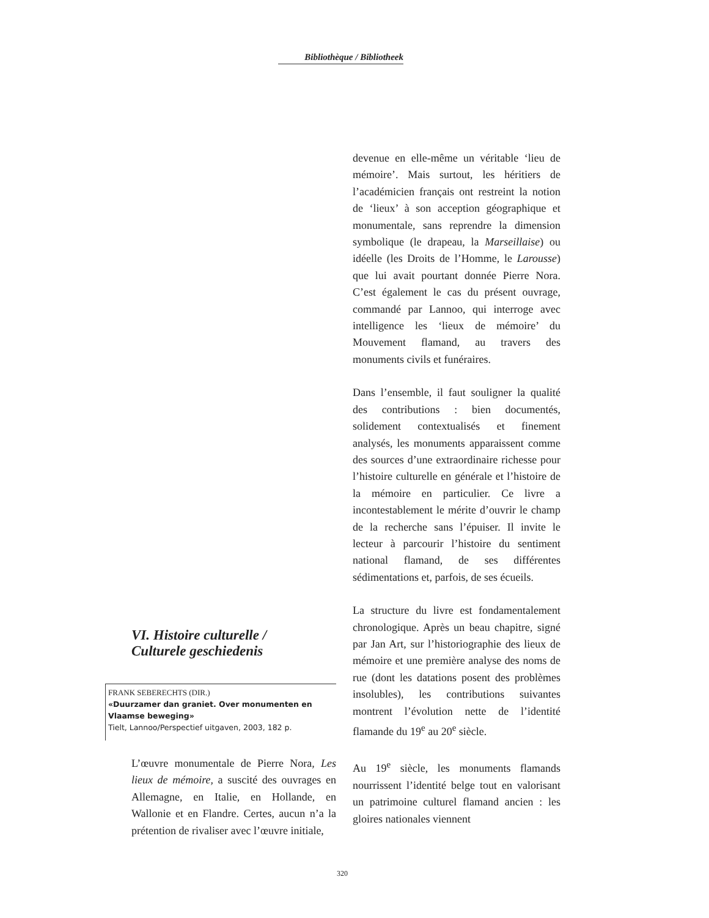Bibliothèque / Bibliotheek
VI. Histoire culturelle /
Culturele geschiedenis
FRANK SEBERECHTS (DIR.)
«Duurzamer dan graniet. Over monumenten en Vlaamse beweging»
Tielt, Lannoo/Perspectief uitgaven, 2003, 182 p.
L’œuvre monumentale de Pierre Nora, Les lieux de mémoire, a suscité des ouvrages en Allemagne, en Italie, en Hollande, en Wallonie et en Flandre. Certes, aucun n’a la prétention de rivaliser avec l’œuvre initiale,
devenue en elle-même un véritable ‘lieu de mémoire’. Mais surtout, les héritiers de l’académicien français ont restreint la notion de ‘lieux’ à son acception géographique et monumentale, sans reprendre la dimension symbolique (le drapeau, la Marseillaise) ou idéelle (les Droits de l’Homme, le Larousse) que lui avait pourtant donnée Pierre Nora. C’est également le cas du présent ouvrage, commandé par Lannoo, qui interroge avec intelligence les ‘lieux de mémoire’ du Mouvement flamand, au travers des monuments civils et funéraires.
Dans l’ensemble, il faut souligner la qualité des contributions : bien documentés, solidement contextualisés et finement analysés, les monuments apparaissent comme des sources d’une extraordinaire richesse pour l’histoire culturelle en générale et l’histoire de la mémoire en particulier. Ce livre a incontestablement le mérite d’ouvrir le champ de la recherche sans l’épuiser. Il invite le lecteur à parcourir l’histoire du sentiment national flamand, de ses différentes sédimentations et, parfois, de ses écueils.
La structure du livre est fondamentalement chronologique. Après un beau chapitre, signé par Jan Art, sur l’historiographie des lieux de mémoire et une première analyse des noms de rue (dont les datations posent des problèmes insolubles), les contributions suivantes montrent l’évolution nette de l’identité flamande du 19<sup>e</sup> au 20<sup>e</sup> siècle.
Au 19<sup>e</sup> siècle, les monuments flamands nourrissent l’identité belge tout en valorisant un patrimoine culturel flamand ancien : les gloires nationales viennent
320